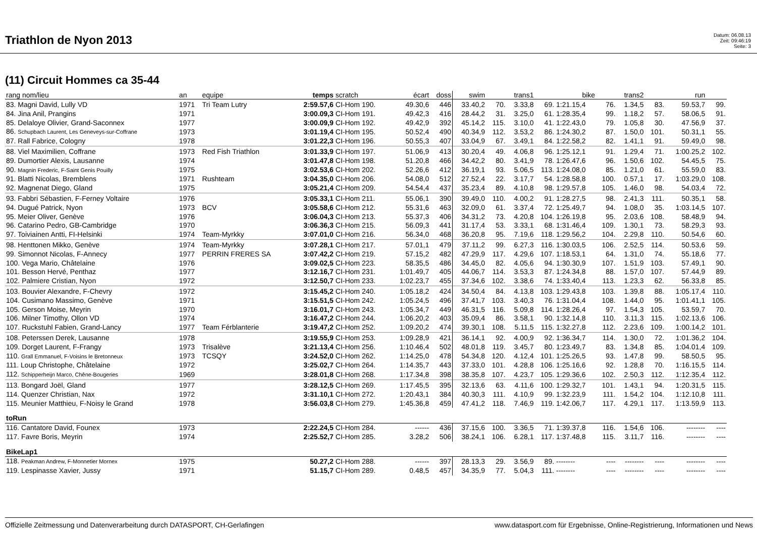Triathlon de Nyon 2013
Datum: 06.08.13
Zeit: 09:46:19
Seite: 3
(11) Circuit Hommes ca 35-44
| rang nom/lieu | an | equipe | temps | scratch | écart | doss | swim | | trans1 | | bike | | trans2 | | run | |
| --- | --- | --- | --- | --- | --- | --- | --- | --- | --- | --- | --- | --- | --- | --- | --- | --- |
| 83. Magni David, Lully VD | 1971 | Tri Team Lutry | 2:59.57,6 | CI-Hom 190. | 49.30,6 | 446 | 33.40,2 | 70. | 3.33,8 | 69. | 1:21.15,4 | 76. | 1.34,5 | 83. | 59.53,7 | 99. |
| 84. Jina Anil, Prangins | 1971 | | 3:00.09,3 | CI-Hom 191. | 49.42,3 | 416 | 28.44,2 | 31. | 3.25,0 | 61. | 1:28.35,4 | 99. | 1.18,2 | 57. | 58.06,5 | 91. |
| 85. Delaloye Olivier, Grand-Saconnex | 1977 | | 3:00.09,9 | CI-Hom 192. | 49.42,9 | 392 | 45.14,2 | 115. | 3.10,0 | 41. | 1:22.43,0 | 79. | 1.05,8 | 30. | 47.56,9 | 37. |
| 86. Schupbach Laurent, Les Geneveys-sur-Coffrane | 1973 | | 3:01.19,4 | CI-Hom 195. | 50.52,4 | 490 | 40.34,9 | 112. | 3.53,2 | 86. | 1:24.30,2 | 87. | 1.50,0 | 101. | 50.31,1 | 55. |
| 87. Rall Fabrice, Cologny | 1978 | | 3:01.22,3 | CI-Hom 196. | 50.55,3 | 407 | 33.04,9 | 67. | 3.49,1 | 84. | 1:22.58,2 | 82. | 1.41,1 | 91. | 59.49,0 | 98. |
| 88. Viel Maximilien, Coffrane | 1973 | Red Fish Triathlon | 3:01.33,9 | CI-Hom 197. | 51.06,9 | 413 | 30.20,4 | 49. | 4.06,8 | 96. | 1:25.12,1 | 91. | 1.29,4 | 71. | 1:00.25,2 | 102. |
| 89. Dumortier Alexis, Lausanne | 1974 | | 3:01.47,8 | CI-Hom 198. | 51.20,8 | 466 | 34.42,2 | 80. | 3.41,9 | 78. | 1:26.47,6 | 96. | 1.50,6 | 102. | 54.45,5 | 75. |
| 90. Magnin Frederic, F-Saint Genis Pouilly | 1975 | | 3:02.53,6 | CI-Hom 202. | 52.26,6 | 412 | 36.19,1 | 93. | 5.06,5 | 113. | 1:24.08,0 | 85. | 1.21,0 | 61. | 55.59,0 | 83. |
| 91. Blatti Nicolas, Bremblens | 1971 | Rushteam | 3:04.35,0 | CI-Hom 206. | 54.08,0 | 512 | 27.52,4 | 22. | 3.17,7 | 54. | 1:28.58,8 | 100. | 0.57,1 | 17. | 1:03.29,0 | 108. |
| 92. Magnenat Diego, Gland | 1975 | | 3:05.21,4 | CI-Hom 209. | 54.54,4 | 437 | 35.23,4 | 89. | 4.10,8 | 98. | 1:29.57,8 | 105. | 1.46,0 | 98. | 54.03,4 | 72. |
| 93. Fabbri Sébastien, F-Ferney Voltaire | 1976 | | 3:05.33,1 | CI-Hom 211. | 55.06,1 | 390 | 39.49,0 | 110. | 4.00,2 | 91. | 1:28.27,5 | 98. | 2.41,3 | 111. | 50.35,1 | 58. |
| 94. Dugué Patrick, Nyon | 1973 | BCV | 3:05.58,6 | CI-Hom 212. | 55.31,6 | 463 | 32.09,0 | 61. | 3.37,4 | 72. | 1:25.49,7 | 94. | 1.08,0 | 35. | 1:03.14,5 | 107. |
| 95. Meier Oliver, Genève | 1976 | | 3:06.04,3 | CI-Hom 213. | 55.37,3 | 406 | 34.31,2 | 73. | 4.20,8 | 104. | 1:26.19,8 | 95. | 2.03,6 | 108. | 58.48,9 | 94. |
| 96. Catarino Pedro, GB-Cambridge | 1970 | | 3:06.36,3 | CI-Hom 215. | 56.09,3 | 441 | 31.17,4 | 53. | 3.33,1 | 68. | 1:31.46,4 | 109. | 1.30,1 | 73. | 58.29,3 | 93. |
| 97. Toiviainen Antti, FI-Helsinki | 1974 | Team-Myrkky | 3:07.01,0 | CI-Hom 216. | 56.34,0 | 468 | 36.20,8 | 95. | 7.19,6 | 118. | 1:29.56,2 | 104. | 2.29,8 | 110. | 50.54,6 | 60. |
| 98. Henttonen Mikko, Genève | 1974 | Team-Myrkky | 3:07.28,1 | CI-Hom 217. | 57.01,1 | 479 | 37.11,2 | 99. | 6.27,3 | 116. | 1:30.03,5 | 106. | 2.52,5 | 114. | 50.53,6 | 59. |
| 99. Simonnot Nicolas, F-Annecy | 1977 | PERRIN FRERES SA | 3:07.42,2 | CI-Hom 219. | 57.15,2 | 482 | 47.29,9 | 117. | 4.29,6 | 107. | 1:18.53,1 | 64. | 1.31,0 | 74. | 55.18,6 | 77. |
| 100. Vega Mario, Châtelaine | 1976 | | 3:09.02,5 | CI-Hom 223. | 58.35,5 | 486 | 34.45,0 | 82. | 4.05,6 | 94. | 1:30.30,9 | 107. | 1.51,9 | 103. | 57.49,1 | 90. |
| 101. Besson Hervé, Penthaz | 1977 | | 3:12.16,7 | CI-Hom 231. | 1:01.49,7 | 405 | 44.06,7 | 114. | 3.53,3 | 87. | 1:24.34,8 | 88. | 1.57,0 | 107. | 57.44,9 | 89. |
| 102. Palmiere Cristian, Nyon | 1972 | | 3:12.50,7 | CI-Hom 233. | 1:02.23,7 | 455 | 37.34,6 | 102. | 3.38,6 | 74. | 1:33.40,4 | 113. | 1.23,3 | 62. | 56.33,8 | 85. |
| 103. Bouvier Alexandre, F-Chevry | 1972 | | 3:15.45,2 | CI-Hom 240. | 1:05.18,2 | 424 | 34.50,4 | 84. | 4.13,8 | 103. | 1:29.43,8 | 103. | 1.39,8 | 88. | 1:05.17,4 | 110. |
| 104. Cusimano Massimo, Genève | 1971 | | 3:15.51,5 | CI-Hom 242. | 1:05.24,5 | 496 | 37.41,7 | 103. | 3.40,3 | 76. | 1:31.04,4 | 108. | 1.44,0 | 95. | 1:01.41,1 | 105. |
| 105. Gerson Moise, Meyrin | 1970 | | 3:16.01,7 | CI-Hom 243. | 1:05.34,7 | 449 | 46.31,5 | 116. | 5.09,8 | 114. | 1:28.26,4 | 97. | 1.54,3 | 105. | 53.59,7 | 70. |
| 106. Milner Timothy, Ollon VD | 1974 | | 3:16.47,2 | CI-Hom 244. | 1:06.20,2 | 403 | 35.09,4 | 86. | 3.58,1 | 90. | 1:32.14,8 | 110. | 3.11,3 | 115. | 1:02.13,6 | 106. |
| 107. Ruckstuhl Fabien, Grand-Lancy | 1977 | Team Férblanterie | 3:19.47,2 | CI-Hom 252. | 1:09.20,2 | 474 | 39.30,1 | 108. | 5.11,5 | 115. | 1:32.27,8 | 112. | 2.23,6 | 109. | 1:00.14,2 | 101. |
| 108. Peterssen Derek, Lausanne | 1978 | | 3:19.55,9 | CI-Hom 253. | 1:09.28,9 | 421 | 36.14,1 | 92. | 4.00,9 | 92. | 1:36.34,7 | 114. | 1.30,0 | 72. | 1:01.36,2 | 104. |
| 109. Dorget Laurent, F-Frangy | 1973 | Trisalève | 3:21.13,4 | CI-Hom 256. | 1:10.46,4 | 502 | 48.01,8 | 119. | 3.45,7 | 80. | 1:23.49,7 | 83. | 1.34,8 | 85. | 1:04.01,4 | 109. |
| 110. Grall Emmanuel, F-Voisins le Bretonneux | 1973 | TCSQY | 3:24.52,0 | CI-Hom 262. | 1:14.25,0 | 478 | 54.34,8 | 120. | 4.12,4 | 101. | 1:25.26,5 | 93. | 1.47,8 | 99. | 58.50,5 | 95. |
| 111. Loup Christophe, Châtelaine | 1972 | | 3:25.02,7 | CI-Hom 264. | 1:14.35,7 | 443 | 37.33,0 | 101. | 4.28,8 | 106. | 1:25.16,6 | 92. | 1.28,8 | 70. | 1:16.15,5 | 114. |
| 112. Schipperheijn Marco, Chêne-Bougeries | 1969 | | 3:28.01,8 | CI-Hom 268. | 1:17.34,8 | 398 | 38.35,8 | 107. | 4.23,7 | 105. | 1:29.36,6 | 102. | 2.50,3 | 112. | 1:12.35,4 | 112. |
| 113. Bongard Joël, Gland | 1977 | | 3:28.12,5 | CI-Hom 269. | 1:17.45,5 | 395 | 32.13,6 | 63. | 4.11,6 | 100. | 1:29.32,7 | 101. | 1.43,1 | 94. | 1:20.31,5 | 115. |
| 114. Quenzer Christian, Nax | 1972 | | 3:31.10,1 | CI-Hom 272. | 1:20.43,1 | 384 | 40.30,3 | 111. | 4.10,9 | 99. | 1:32.23,9 | 111. | 1.54,2 | 104. | 1:12.10,8 | 111. |
| 115. Meunier Matthieu, F-Noisy le Grand | 1978 | | 3:56.03,8 | CI-Hom 279. | 1:45.36,8 | 459 | 47.41,2 | 118. | 7.46,9 | 119. | 1:42.06,7 | 117. | 4.29,1 | 117. | 1:13.59,9 | 113. |
| toRun | | | | | | | | | | | | | | | | |
| 116. Cantatore David, Founex | 1973 | | 2:22.24,5 | CI-Hom 284. | ------ | 436 | 37.15,6 | 100. | 3.36,5 | 71. | 1:39.37,8 | 116. | 1.54,6 | 106. | -------- | ---- |
| 117. Favre Boris, Meyrin | 1974 | | 2:25.52,7 | CI-Hom 285. | 3.28,2 | 506 | 38.24,1 | 106. | 6.28,1 | 117. | 1:37.48,8 | 115. | 3.11,7 | 116. | -------- | ---- |
| BikeLap1 | | | | | | | | | | | | | | | | |
| 118. Peakman Andrew, F-Monnetier Mornex | 1975 | | 50.27,2 | CI-Hom 288. | ------ | 397 | 28.13,3 | 29. | 3.56,9 | 89. | -------- | ---- | -------- | ---- | -------- | ---- |
| 119. Lespinasse Xavier, Jussy | 1971 | | 51.15,7 | CI-Hom 289. | 0.48,5 | 457 | 34.35,9 | 77. | 5.04,3 | 111. | -------- | ---- | -------- | ---- | -------- | ---- |
Offizielle Zeitmessung und Datenverarbeitung durch DATASPORT, CH-Gerlafingen www.datasport.com für Ergebnisse, Online-Registrierung, Informationen und News